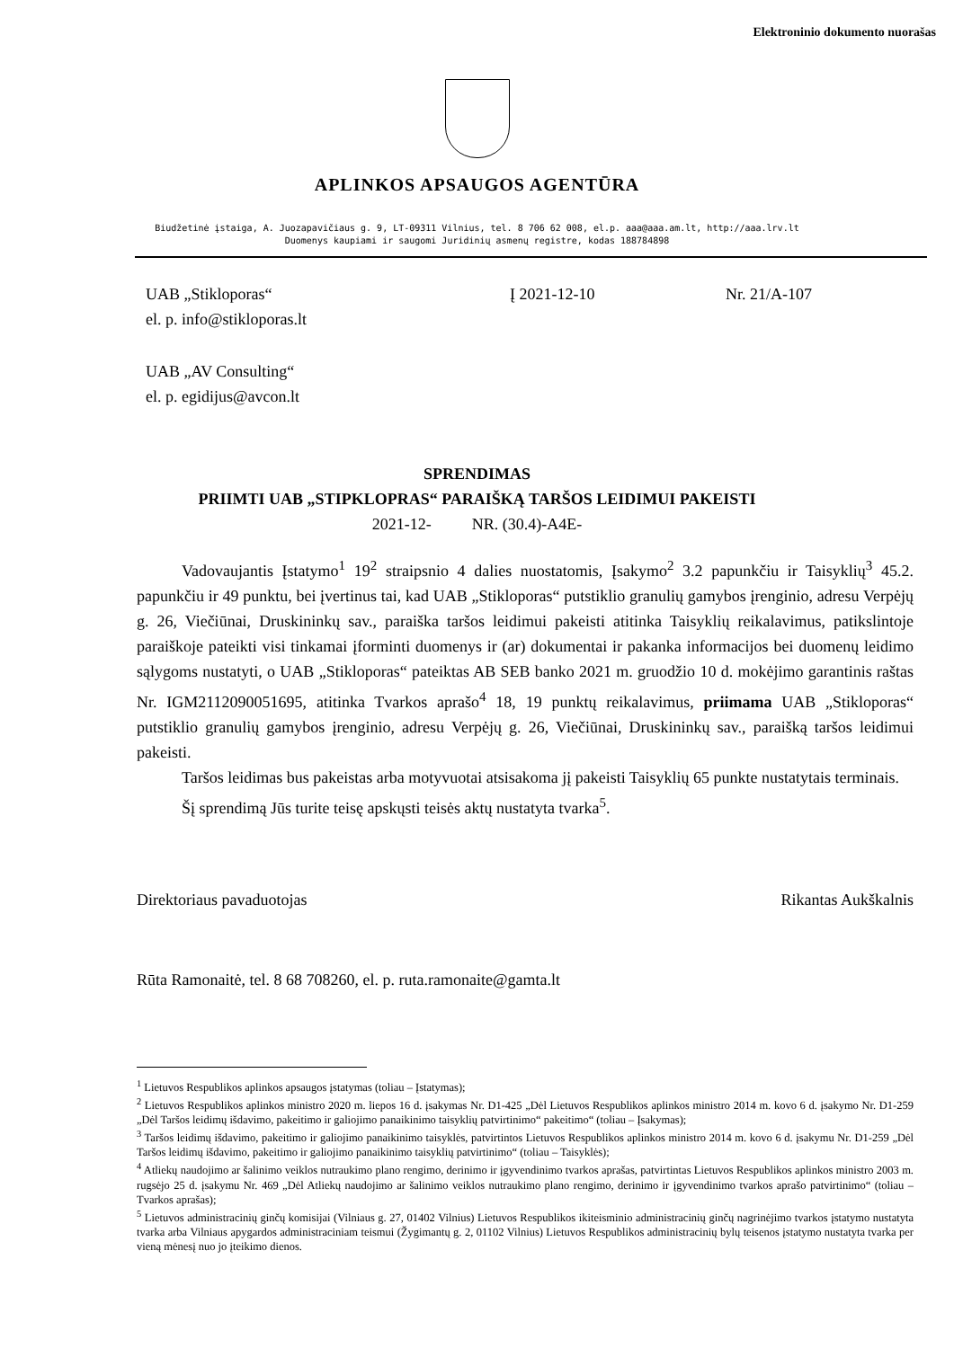Elektroninio dokumento nuorašas
APLINKOS APSAUGOS AGENTŪRA
Biudžetinė įstaiga, A. Juozapavičiaus g. 9, LT-09311 Vilnius, tel. 8 706 62 008, el.p. aaa@aaa.am.lt, http://aaa.lrv.lt
Duomenys kaupiami ir saugomi Juridinių asmenų registre, kodas 188784898
UAB „Stikloporas“
el. p. info@stikloporas.lt
Į 2021-12-10 Nr. 21/A-107
UAB „AV Consulting“
el. p. egidijus@avcon.lt
SPRENDIMAS
PRIIMTI UAB „STIPKLOPRAS“ PARAIŠKĄ TARŠOS LEIDIMUI PAKEISTI
2021-12- NR. (30.4)-A4E-
Vadovaujantis Įstatymo<sup>1</sup> 19<sup>2</sup> straipsnio 4 dalies nuostatomis, Įsakymo<sup>2</sup> 3.2 papunkčiu ir Taisyklių<sup>3</sup> 45.2. papunkčiu ir 49 punktu, bei įvertinus tai, kad UAB „Stikloporas“ putstiklio granulių gamybos įrenginio, adresu Verpėjų g. 26, Viečiūnai, Druskininkų sav., paraiška taršos leidimui pakeisti atitinka Taisyklių reikalavimus, patikslintoje paraiškoje pateikti visi tinkamai įforminti duomenys ir (ar) dokumentai ir pakanka informacijos bei duomenų leidimo sąlygoms nustatyti, o UAB „Stikloporas“ pateiktas AB SEB banko 2021 m. gruodžio 10 d. mokėjimo garantinis raštas Nr. IGM2112090051695, atitinka Tvarkos aprašo<sup>4</sup> 18, 19 punktų reikalavimus, priimama UAB „Stikloporas“ putstiklio granulių gamybos įrenginio, adresu Verpėjų g. 26, Viečiūnai, Druskininkų sav., paraišką taršos leidimui pakeisti.
Taršos leidimas bus pakeistas arba motyvuotai atsisakoma jį pakeisti Taisyklių 65 punkte nustatytais terminais.
Šį sprendimą Jūs turite teisę apskųsti teisės aktų nustatyta tvarka<sup>5</sup>.
Direktoriaus pavaduotojas Rikantas Aukškalnis
Rūta Ramonaitė, tel. 8 68 708260, el. p. ruta.ramonaite@gamta.lt
<sup>1</sup> Lietuvos Respublikos aplinkos apsaugos įstatymas (toliau – Įstatymas);
<sup>2</sup> Lietuvos Respublikos aplinkos ministro 2020 m. liepos 16 d. įsakymas Nr. D1-425 „Dėl Lietuvos Respublikos aplinkos ministro 2014 m. kovo 6 d. įsakymo Nr. D1-259 „Dėl Taršos leidimų išdavimo, pakeitimo ir galiojimo panaikinimo taisyklių patvirtinimo“ pakeitimo“ (toliau – Įsakymas);
<sup>3</sup> Taršos leidimų išdavimo, pakeitimo ir galiojimo panaikinimo taisyklės, patvirtintos Lietuvos Respublikos aplinkos ministro 2014 m. kovo 6 d. įsakymu Nr. D1-259 „Dėl Taršos leidimų išdavimo, pakeitimo ir galiojimo panaikinimo taisyklių patvirtinimo“ (toliau – Taisyklės);
<sup>4</sup> Atliekų naudojimo ar šalinimo veiklos nutraukimo plano rengimo, derinimo ir įgyvendinimo tvarkos aprašas, patvirtintas Lietuvos Respublikos aplinkos ministro 2003 m. rugsėjo 25 d. įsakymu Nr. 469 „Dėl Atliekų naudojimo ar šalinimo veiklos nutraukimo plano rengimo, derinimo ir įgyvendinimo tvarkos aprašo patvirtinimo“ (toliau – Tvarkos aprašas);
<sup>5</sup> Lietuvos administracinių ginčų komisijai (Vilniaus g. 27, 01402 Vilnius) Lietuvos Respublikos ikiteisminio administracinių ginčų nagrinėjimo tvarkos įstatymo nustatyta tvarka arba Vilniaus apygardos administraciniam teismui (Žygimantų g. 2, 01102 Vilnius) Lietuvos Respublikos administracinių bylų teisenos įstatymo nustatyta tvarka per vieną mėnesį nuo jo įteikimo dienos.